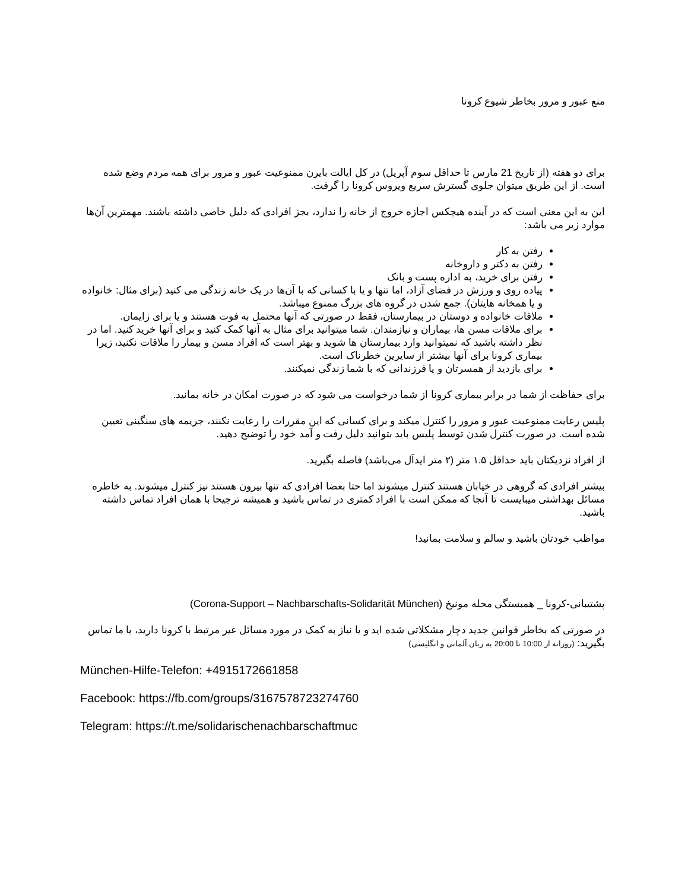منع عبور و مرور بخاطر شیوع کرونا
برای دو هفته (از تاریخ 21 مارس تا حداقل سوم آپریل) در کل ایالت بایرن ممنوعیت عبور و مرور برای همه مردم وضع شده است. از این طریق میتوان جلوی گسترش سریع ویروس کرونا را گرفت.
این به این معنی است که در آینده هیچکس اجازه خروج از خانه را ندارد، بجز افرادی که دلیل خاصی داشته باشند. مهمترین آن‌ها موارد زیر می باشد:
رفتن به کار
رفتن به دکتر و داروخانه
رفتن برای خرید، به اداره پست و بانک
پیاده روی و ورزش در فضای آزاد، اما تنها و یا با کسانی که با آن‌ها در یک خانه زندگی می کنید (برای مثال: خانواده و یا همخانه هایتان). جمع شدن در گروه های بزرگ ممنوع میباشد.
ملاقات خانواده و دوستان در بیمارستان، فقط در صورتی که آنها محتمل به فوت هستند و یا برای زایمان.
برای ملاقات مسن ها، بیماران و نیازمندان. شما میتوانید برای مثال به آنها کمک کنید و برای آنها خرید کنید. اما در نظر داشته باشید که نمیتوانید وارد بیمارستان ها شوید و بهتر است که افراد مسن و بیمار را ملاقات نکنید، زیرا بیماری کرونا برای آنها بیشتر از سایرین خطرناک است.
برای بازدید از همسرتان و یا فرزندانی که با شما زندگی نمیکنند.
برای حفاظت از شما در برابر بیماری کرونا از شما درخواست می شود که در صورت امکان در خانه بمانید.
پلیس رعایت ممنوعیت عبور و مرور را کنترل میکند و برای کسانی که این مقررات را رعایت نکنند، جریمه های سنگینی تعیین شده است. در صورت کنترل شدن توسط پلیس باید بتوانید دلیل رفت و آمد خود را توضیح دهید.
از افراد نزدیکتان باید حداقل ۱.۵ متر (۲ متر ایدآل می‌باشد) فاصله بگیرید.
بیشتر افرادی که گروهی در خیابان هستند کنترل میشوند اما حتا بعضا افرادی که تنها بیرون هستند نیز کنترل میشوند. به خاطره مسائل بهداشتی میبایست تا آنجا که ممکن است با افراد کمتری در تماس باشید و همیشه ترجیحا با همان افراد تماس داشته باشید.
مواظب خودتان باشید و سالم و سلامت بمانید!
پشتیبانی-کرونا _ همبستگی محله مونیخ (Corona-Support – Nachbarschafts-Solidarität München)
در صورتی که بخاطر قوانین جدید دچار مشکلاتی شده اید و یا نیاز به کمک در مورد مسائل غیر مرتبط با کرونا دارید، با ما تماس بگیرید: (روزانه از 10:00 تا 20:00 به زبان آلمانی و انگلیسی)
München-Hilfe-Telefon: +4915172661858
Facebook: https://fb.com/groups/3167578723274760
Telegram: https://t.me/solidarischenachbarschaftmuc